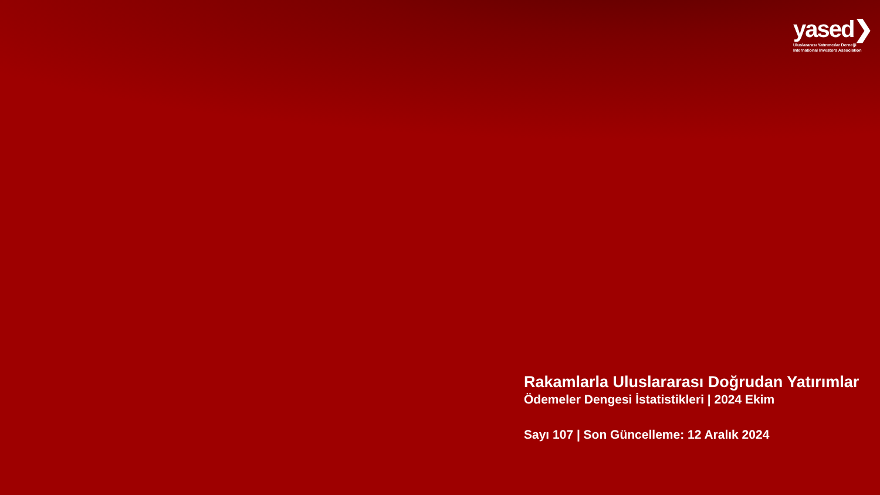yased❯
Uluslararası Yatırımcılar Derneği
International Investors Association
Rakamlarla Uluslararası Doğrudan Yatırımlar
Ödemeler Dengesi İstatistikleri | 2024 Ekim
Sayı 107 | Son Güncelleme: 12 Aralık 2024